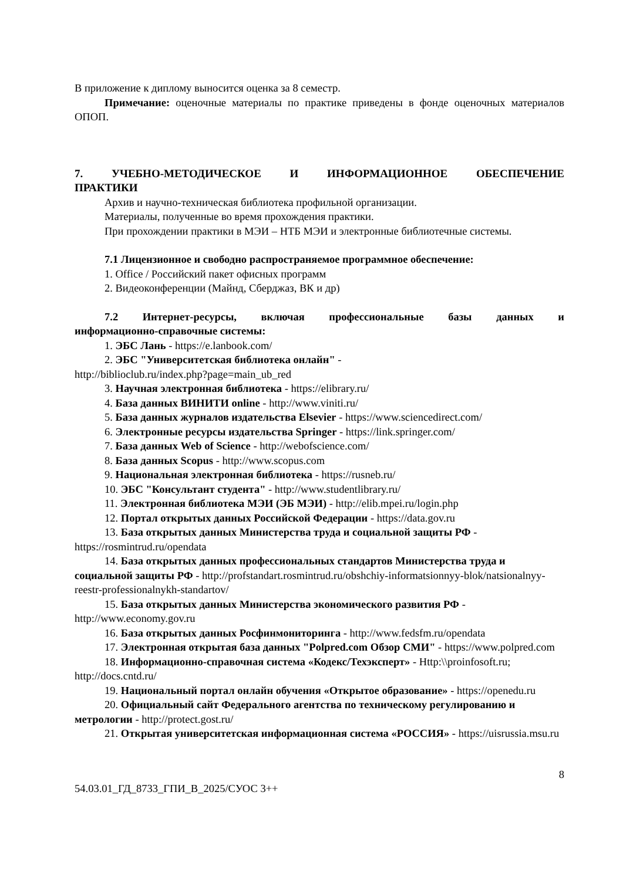В приложение к диплому выносится оценка за 8 семестр.
Примечание: оценочные материалы по практике приведены в фонде оценочных материалов ОПОП.
7. УЧЕБНО-МЕТОДИЧЕСКОЕ И ИНФОРМАЦИОННОЕ ОБЕСПЕЧЕНИЕ
ПРАКТИКИ
Архив и научно-техническая библиотека профильной организации.
Материалы, полученные во время прохождения практики.
При прохождении практики в МЭИ – НТБ МЭИ и электронные библиотечные системы.
7.1 Лицензионное и свободно распространяемое программное обеспечение:
1. Office / Российский пакет офисных программ
2. Видеоконференции (Майнд, Сберджаз, ВК и др)
7.2 Интернет-ресурсы, включая профессиональные базы данных и
информационно-справочные системы:
1. ЭБС Лань - https://e.lanbook.com/
2. ЭБС "Университетская библиотека онлайн" -
http://biblioclub.ru/index.php?page=main_ub_red
3. Научная электронная библиотека - https://elibrary.ru/
4. База данных ВИНИТИ online - http://www.viniti.ru/
5. База данных журналов издательства Elsevier - https://www.sciencedirect.com/
6. Электронные ресурсы издательства Springer - https://link.springer.com/
7. База данных Web of Science - http://webofscience.com/
8. База данных Scopus - http://www.scopus.com
9. Национальная электронная библиотека - https://rusneb.ru/
10. ЭБС "Консультант студента" - http://www.studentlibrary.ru/
11. Электронная библиотека МЭИ (ЭБ МЭИ) - http://elib.mpei.ru/login.php
12. Портал открытых данных Российской Федерации - https://data.gov.ru
13. База открытых данных Министерства труда и социальной защиты РФ - https://rosmintrud.ru/opendata
14. База открытых данных профессиональных стандартов Министерства труда и социальной защиты РФ - http://profstandart.rosmintrud.ru/obshchiy-informatsionnyy-blok/natsionalnyy-reestr-professionalnykh-standartov/
15. База открытых данных Министерства экономического развития РФ - http://www.economy.gov.ru
16. База открытых данных Росфинмониторинга - http://www.fedsfm.ru/opendata
17. Электронная открытая база данных "Polpred.com Обзор СМИ" - https://www.polpred.com
18. Информационно-справочная система «Кодекс/Техэксперт» - Http:\\proinfosoft.ru; http://docs.cntd.ru/
19. Национальный портал онлайн обучения «Открытое образование» - https://openedu.ru
20. Официальный сайт Федерального агентства по техническому регулированию и метрологии - http://protect.gost.ru/
21. Открытая университетская информационная система «РОССИЯ» - https://uisrussia.msu.ru
8
54.03.01_ГД_8733_ГПИ_В_2025/СУОС 3++